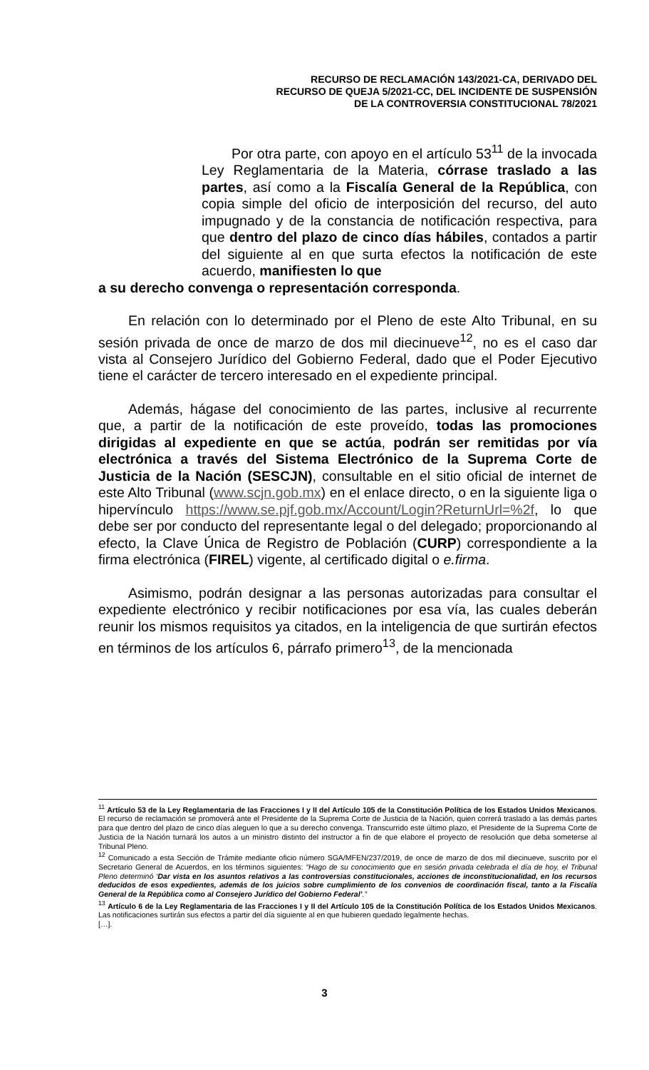RECURSO DE RECLAMACIÓN 143/2021-CA, DERIVADO DEL
RECURSO DE QUEJA 5/2021-CC, DEL INCIDENTE DE SUSPENSIÓN
DE LA CONTROVERSIA CONSTITUCIONAL 78/2021
Por otra parte, con apoyo en el artículo 53<sup>11</sup> de la invocada Ley Reglamentaria de la Materia, córrase traslado a las partes, así como a la Fiscalía General de la República, con copia simple del oficio de interposición del recurso, del auto impugnado y de la constancia de notificación respectiva, para que dentro del plazo de cinco días hábiles, contados a partir del siguiente al en que surta efectos la notificación de este acuerdo, manifiesten lo que
a su derecho convenga o representación corresponda.
En relación con lo determinado por el Pleno de este Alto Tribunal, en su sesión privada de once de marzo de dos mil diecinueve<sup>12</sup>, no es el caso dar vista al Consejero Jurídico del Gobierno Federal, dado que el Poder Ejecutivo tiene el carácter de tercero interesado en el expediente principal.
Además, hágase del conocimiento de las partes, inclusive al recurrente que, a partir de la notificación de este proveído, todas las promociones dirigidas al expediente en que se actúa, podrán ser remitidas por vía electrónica a través del Sistema Electrónico de la Suprema Corte de Justicia de la Nación (SESCJN), consultable en el sitio oficial de internet de este Alto Tribunal (www.scjn.gob.mx) en el enlace directo, o en la siguiente liga o hipervínculo https://www.se.pjf.gob.mx/Account/Login?ReturnUrl=%2f, lo que debe ser por conducto del representante legal o del delegado; proporcionando al efecto, la Clave Única de Registro de Población (CURP) correspondiente a la firma electrónica (FIREL) vigente, al certificado digital o e.firma.
Asimismo, podrán designar a las personas autorizadas para consultar el expediente electrónico y recibir notificaciones por esa vía, las cuales deberán reunir los mismos requisitos ya citados, en la inteligencia de que surtirán efectos en términos de los artículos 6, párrafo primero<sup>13</sup>, de la mencionada
<sup>11</sup> Artículo 53 de la Ley Reglamentaria de las Fracciones I y II del Artículo 105 de la Constitución Política de los Estados Unidos Mexicanos. El recurso de reclamación se promoverá ante el Presidente de la Suprema Corte de Justicia de la Nación, quien correrá traslado a las demás partes para que dentro del plazo de cinco días aleguen lo que a su derecho convenga. Transcurrido este último plazo, el Presidente de la Suprema Corte de Justicia de la Nación turnará los autos a un ministro distinto del instructor a fin de que elabore el proyecto de resolución que deba someterse al Tribunal Pleno.
<sup>12</sup> Comunicado a esta Sección de Trámite mediante oficio número SGA/MFEN/237/2019, de once de marzo de dos mil diecinueve, suscrito por el Secretario General de Acuerdos, en los términos siguientes: “Hago de su conocimiento que en sesión privada celebrada el día de hoy, el Tribunal Pleno determinó ‘Dar vista en los asuntos relativos a las controversias constitucionales, acciones de inconstitucionalidad, en los recursos deducidos de esos expedientes, además de los juicios sobre cumplimiento de los convenios de coordinación fiscal, tanto a la Fiscalía General de la República como al Consejero Jurídico del Gobierno Federal’.”
<sup>13</sup> Artículo 6 de la Ley Reglamentaria de las Fracciones I y II del Artículo 105 de la Constitución Política de los Estados Unidos Mexicanos. Las notificaciones surtirán sus efectos a partir del día siguiente al en que hubieren quedado legalmente hechas.
[…].
3